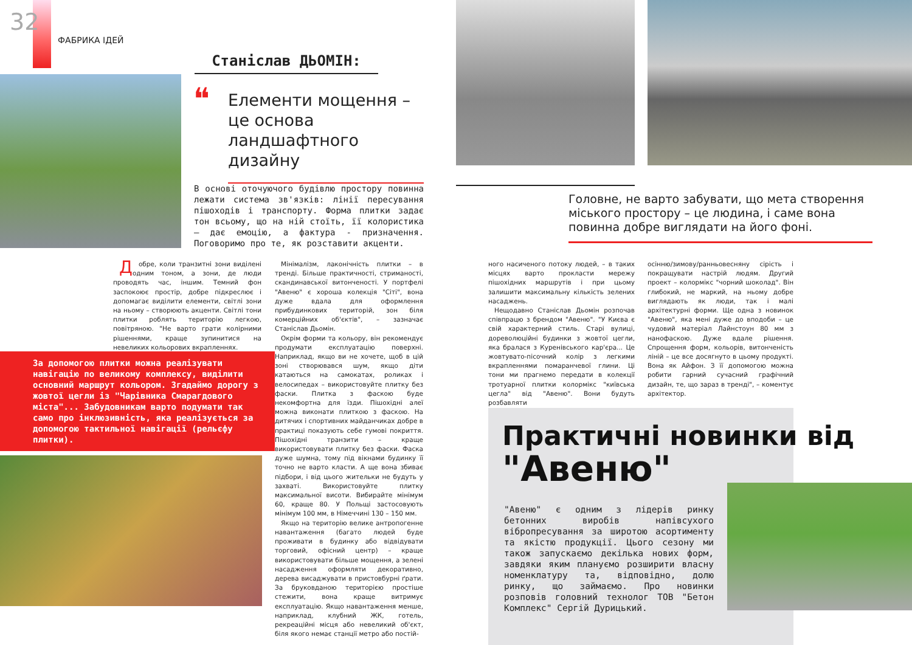32
ФАБРИКА ІДЕЙ
Станіслав ДЬОМІН:
❝
Елементи мощення – це основа ландшафтного дизайну
В основі оточуючого будівлю простору повинна лежати система зв'язків: лінії пересування пішоходів і транспорту. Форма плитки задає тон всьому, що на ній стоїть, її колористика — дає емоцію, а фактура - призначення. Поговоримо про те, як розставити акценти.
Добре, коли транзитні зони виділені одним тоном, а зони, де люди проводять час, іншим. Темний фон заспокоює простір, добре підкреслює і допомагає виділити елементи, світлі зони на ньому – створюють акценти. Світлі тони плитки роблять територію легкою, повітряною. "Не варто грати колірними рішеннями, краще зупинитися на невеликих кольорових вкрапленнях.
За допомогою плитки можна реалізувати навігацію по великому комплексу, виділити основний маршрут кольором. Згадаймо дорогу з жовтої цегли із "Чарівника Смарагдового міста"... Забудовникам варто подумати так само про інклюзивність, яка реалізується за допомогою тактильної навігації (рельєфу плитки).
Мінімалізм, лаконічність плитки – в тренді. Більше практичності, стриманості, скандинавської витонченості. У портфелі "Авеню" є хороша колекція "Сіті", вона дуже вдала для оформлення прибудинкових територій, зон біля комерційних об'єктів", – зазначає Станіслав Дьомін.
Окрім форми та кольору, він рекомендує продумати експлуатацію поверхні. Наприклад, якщо ви не хочете, щоб в цій зоні створювався шум, якщо діти катаються на самокатах, роликах і велосипедах – використовуйте плитку без фаски. Плитка з фаскою буде некомфортна для їзди. Пішохідні алеї можна виконати плиткою з фаскою. На дитячих і спортивних майданчиках добре в практиці показують себе гумові покриття. Пішохідні транзити – краще використовувати плитку без фаски. Фаска дуже шумна, тому під вікнами будинку її точно не варто класти. А ще вона збиває підбори, і від цього жительки не будуть у захваті. Використовуйте плитку максимальної висоти. Вибирайте мінімум 60, краще 80. У Польщі застосовують мінімум 100 мм, в Німеччині 130 – 150 мм.
Якщо на територію велике антропогенне навантаження (багато людей буде проживати в будинку або відвідувати торговий, офісний центр) – краще використовувати більше мощення, а зелені насадження оформляти декоративно, дерева висаджувати в пристовбурні ґрати. За бруковданою територією простіше стежити, вона краще витримує експлуатацію. Якщо навантаження менше, наприклад, клубний ЖК, готель, рекреаційні місця або невеликий об'єкт, біля якого немає станції метро або постій-
Головне, не варто забувати, що мета створення міського простору – це людина, і саме вона повинна добре виглядати на його фоні.
ного насиченого потоку людей, – в таких місцях варто прокласти мережу пішохідних маршрутів і при цьому залишити максимальну кількість зелених насаджень.
Нещодавно Станіслав Дьомін розпочав співпрацю з брендом "Авеню". "У Києва є свій характерний стиль. Старі вулиці, дореволюційні будинки з жовтої цегли, яка бралася з Куренівського кар'єра... Це жовтувато-пісочний колір з легкими вкрапленнями помаранчевої глини. Ці тони ми прагнемо передати в колекції тротуарної плитки колормікс "київська цегла" від "Авеню". Вони будуть розбавляти
осінню/зимову/ранньовесняну сірість і покращувати настрій людям. Другий проект – колормікс "чорний шоколад". Він глибокий, не маркий, на ньому добре виглядають як люди, так і малі архітектурні форми. Ще одна з новинок "Авеню", яка мені дуже до вподоби – це чудовий матеріал Лайнстоун 80 мм з нанофаскою. Дуже вдале рішення. Спрощення форм, кольорів, витонченість ліній – це все досягнуто в цьому продукті. Вона як Айфон. З її допомогою можна робити гарний сучасний графічний дизайн, те, що зараз в тренді", – коментує архітектор.
Практичні новинки від
"Авеню"
"Авеню" є одним з лідерів ринку бетонних виробів напівсухого вібропресування за широтою асортименту та якістю продукції. Цього сезону ми також запускаємо декілька нових форм, завдяки яким плануємо розширити власну номенклатуру та, відповідно, долю ринку, що займаємо. Про новинки розповів головний технолог ТОВ "Бетон Комплекс" Сергій Дурицький.